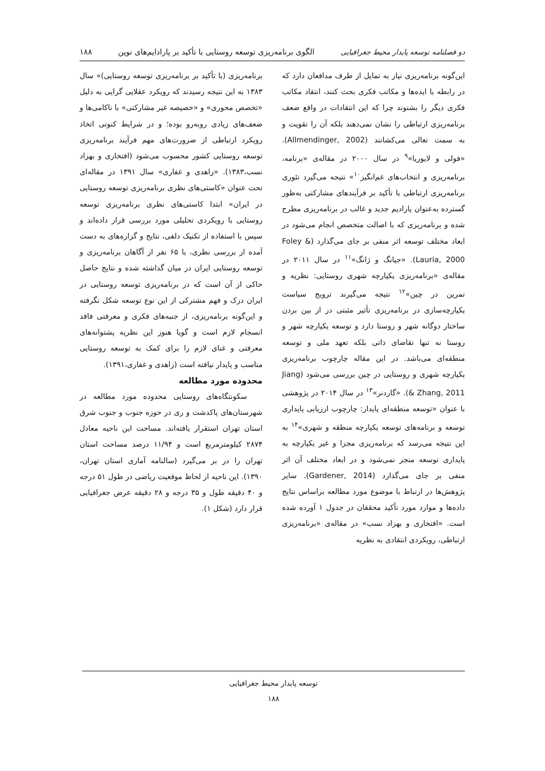دو فصلنامه توسعه پایدار محیط جغرافیایی الگوی برنامه‌ریزی توسعه روستایی با تأکید بر پارادایم‌های نوین ۱۸۸
این‌گونه برنامه‌ریزی نیاز به تمایل از طرف مدافعان دارد که در رابطه با ایده‌ها و مکاتب فکری بحث کنند، انتقاد مکاتب فکری دیگر را بشنوند چرا که این انتقادات در واقع ضعف برنامه‌ریزی ارتباطی را نشان نمی‌دهند بلکه آن را تقویت و به سمت تعالی می‌کشانند (Allmendinger, 2002). «فولی و لایوریا»<sup>۹</sup> در سال ۲۰۰۰ در مقاله‌ی «برنامه، برنامه‌ریزی و انتخاب‌های غم‌انگیز<sup>۱۰</sup>» نتیجه می‌گیرد تئوری برنامه‌ریزی ارتباطی با تأکید بر فرآیندهای مشارکتی به‌طور گسترده به‌عنوان پارادیم جدید و غالب در برنامه‌ریزی مطرح شده و برنامه‌ریزی که با اصالت متخصص انجام می‌شود در ابعاد مختلف توسعه اثر منفی بر جای می‌گذارد (Foley & Lauria, 2000). «جیانگ و ژانگ»<sup>۱۱</sup> در سال ۲۰۱۱ در مقاله‌ی «برنامه‌ریزی یکپارچه شهری روستایی: نظریه و تمرین در چین»<sup>۱۲</sup> نتیجه می‌گیرند ترویج سیاست یکپارچه‌سازی در برنامه‌ریزی تأثیر مثبتی در از بین بردن ساختار دوگانه شهر و روستا دارد و توسعه یکپارچه شهر و روستا نه تنها تقاضای ذاتی بلکه تعهد ملی و توسعه منطقه‌ای می‌باشد. در این مقاله چارچوب برنامه‌ریزی یکپارچه شهری و روستایی در چین بررسی می‌شود (Jiang & Zhang, 2011). «گاردنر»<sup>۱۳</sup> در سال ۲۰۱۴ در پژوهشی با عنوان «توسعه منطقه‌ای پایدار: چارچوب ارزیابی پایداری توسعه و برنامه‌های توسعه یکپارچه منطقه و شهری»<sup>۱۴</sup> به این نتیجه می‌رسد که برنامه‌ریزی مجزا و غیر یکپارچه به پایداری توسعه منجر نمی‌شود و در ابعاد مختلف آن اثر منفی بر جای می‌گذارد (Gardener, 2014). سایر پژوهش‌ها در ارتباط با موضوع مورد مطالعه براساس نتایج داده‌ها و موارد مورد تأکید محققان در جدول ۱ آورده شده است. «افتخاری و بهزاد نسب» در مقاله‌ی «برنامه‌ریزی ارتباطی، رویکردی انتقادی به نظریه
برنامه‌ریزی (با تأکید بر برنامه‌ریزی توسعه روستایی)» سال ۱۳۸۳ به این نتیجه رسیدند که رویکرد عقلایی گرایی به دلیل «تخصص محوری» و «خصیصه غیر مشارکتی» با ناکامی‌ها و ضعف‌های زیادی روبه‌رو بوده؛ و در شرایط کنونی اتخاذ رویکرد ارتباطی از ضرورت‌های مهم فرآیند برنامه‌ریزی توسعه روستایی کشور محسوب می‌شود (افتخاری و بهزاد نسب،۱۳۸۳). «زاهدی و غفاری» سال ۱۳۹۱ در مقاله‌ای تحت عنوان «کاستی‌های نظری برنامه‌ریزی توسعه روستایی در ایران» ابتدا کاستی‌های نظری برنامه‌ریزی توسعه روستایی با رویکردی تحلیلی مورد بررسی قرار داده‌اند و سپس با استفاده از تکنیک دلفی، نتایج و گزاره‌های به دست آمده از بررسی نظری، با ۶۵ نفر از آگاهان برنامه‌ریزی و توسعه روستایی ایران در میان گذاشته شده و نتایج حاصل حاکی از آن است که در برنامه‌ریزی توسعه روستایی در ایران درک و فهم مشترکی از این نوع توسعه شکل نگرفته و این‌گونه برنامه‌ریزی، از جنبه‌های فکری و معرفتی فاقد انسجام لازم است و گویا هنوز این نظریه پشتوانه‌های معرفتی و غنای لازم را برای کمک به توسعه روستایی مناسب و پایدار نیافته است (زاهدی و غفاری،۱۳۹۱).
محدوده مورد مطالعه
سکونتگاه‌های روستایی محدوده مورد مطالعه در شهرستان‌های پاکدشت و ری در حوزه جنوب و جنوب شرق استان تهران استقرار یافته‌اند. مساحت این ناحیه معادل ۲۸۷۴ کیلومترمربع است و ۱۱/۹۴ درصد مساحت استان تهران را در بر می‌گیرد (سالنامه آماری استان تهران، ۱۳۹۰). این ناحیه از لحاظ موقعیت ریاضی در طول ۵۱ درجه و ۴۰ دقیقه طول و ۳۵ درجه و ۲۸ دقیقه عرض جغرافیایی قرار دارد (شکل ۱).
توسعه پایدار محیط جغرافیایی
۱۸۸